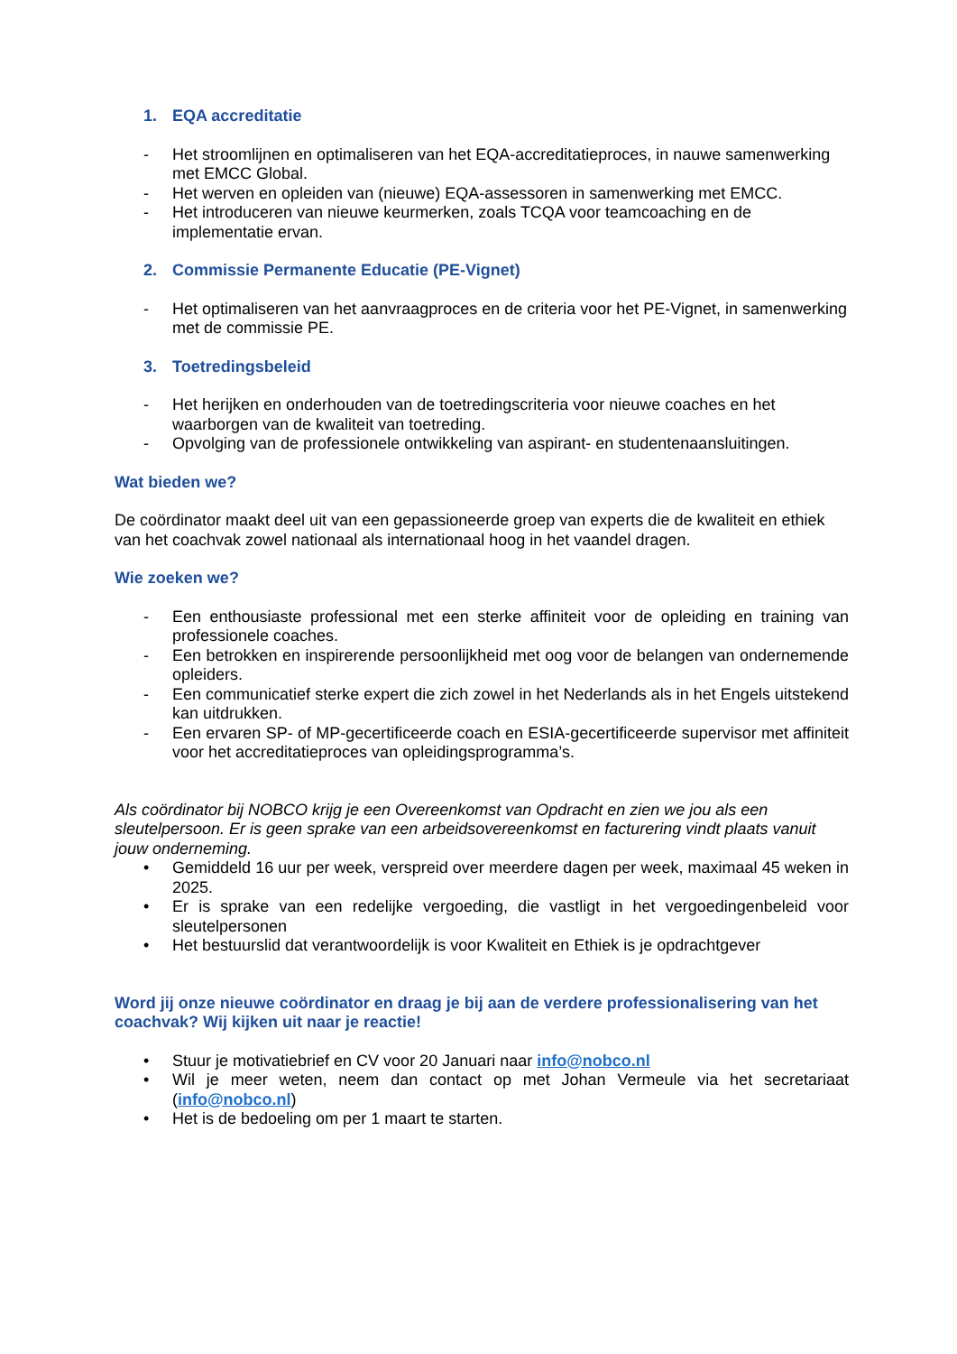1. EQA accreditatie
- Het stroomlijnen en optimaliseren van het EQA-accreditatieproces, in nauwe samenwerking met EMCC Global.
- Het werven en opleiden van (nieuwe) EQA-assessoren in samenwerking met EMCC.
- Het introduceren van nieuwe keurmerken, zoals TCQA voor teamcoaching en de implementatie ervan.
2. Commissie Permanente Educatie (PE-Vignet)
- Het optimaliseren van het aanvraagproces en de criteria voor het PE-Vignet, in samenwerking met de commissie PE.
3. Toetredingsbeleid
- Het herijken en onderhouden van de toetredingscriteria voor nieuwe coaches en het waarborgen van de kwaliteit van toetreding.
- Opvolging van de professionele ontwikkeling van aspirant- en studentenaansluitingen.
Wat bieden we?
De coördinator maakt deel uit van een gepassioneerde groep van experts die de kwaliteit en ethiek van het coachvak zowel nationaal als internationaal hoog in het vaandel dragen.
Wie zoeken we?
- Een enthousiaste professional met een sterke affiniteit voor de opleiding en training van professionele coaches.
- Een betrokken en inspirerende persoonlijkheid met oog voor de belangen van ondernemende opleiders.
- Een communicatief sterke expert die zich zowel in het Nederlands als in het Engels uitstekend kan uitdrukken.
- Een ervaren SP- of MP-gecertificeerde coach en ESIA-gecertificeerde supervisor met affiniteit voor het accreditatieproces van opleidingsprogramma’s.
Als coördinator bij NOBCO krijg je een Overeenkomst van Opdracht en zien we jou als een sleutelpersoon. Er is geen sprake van een arbeidsovereenkomst en facturering vindt plaats vanuit jouw onderneming.
• Gemiddeld 16 uur per week, verspreid over meerdere dagen per week, maximaal 45 weken in 2025.
• Er is sprake van een redelijke vergoeding, die vastligt in het vergoedingenbeleid voor sleutelpersonen
• Het bestuurslid dat verantwoordelijk is voor Kwaliteit en Ethiek is je opdrachtgever
Word jij onze nieuwe coördinator en draag je bij aan de verdere professionalisering van het coachvak? Wij kijken uit naar je reactie!
• Stuur je motivatiebrief en CV voor 20 Januari naar info@nobco.nl
• Wil je meer weten, neem dan contact op met Johan Vermeule via het secretariaat (info@nobco.nl)
• Het is de bedoeling om per 1 maart te starten.